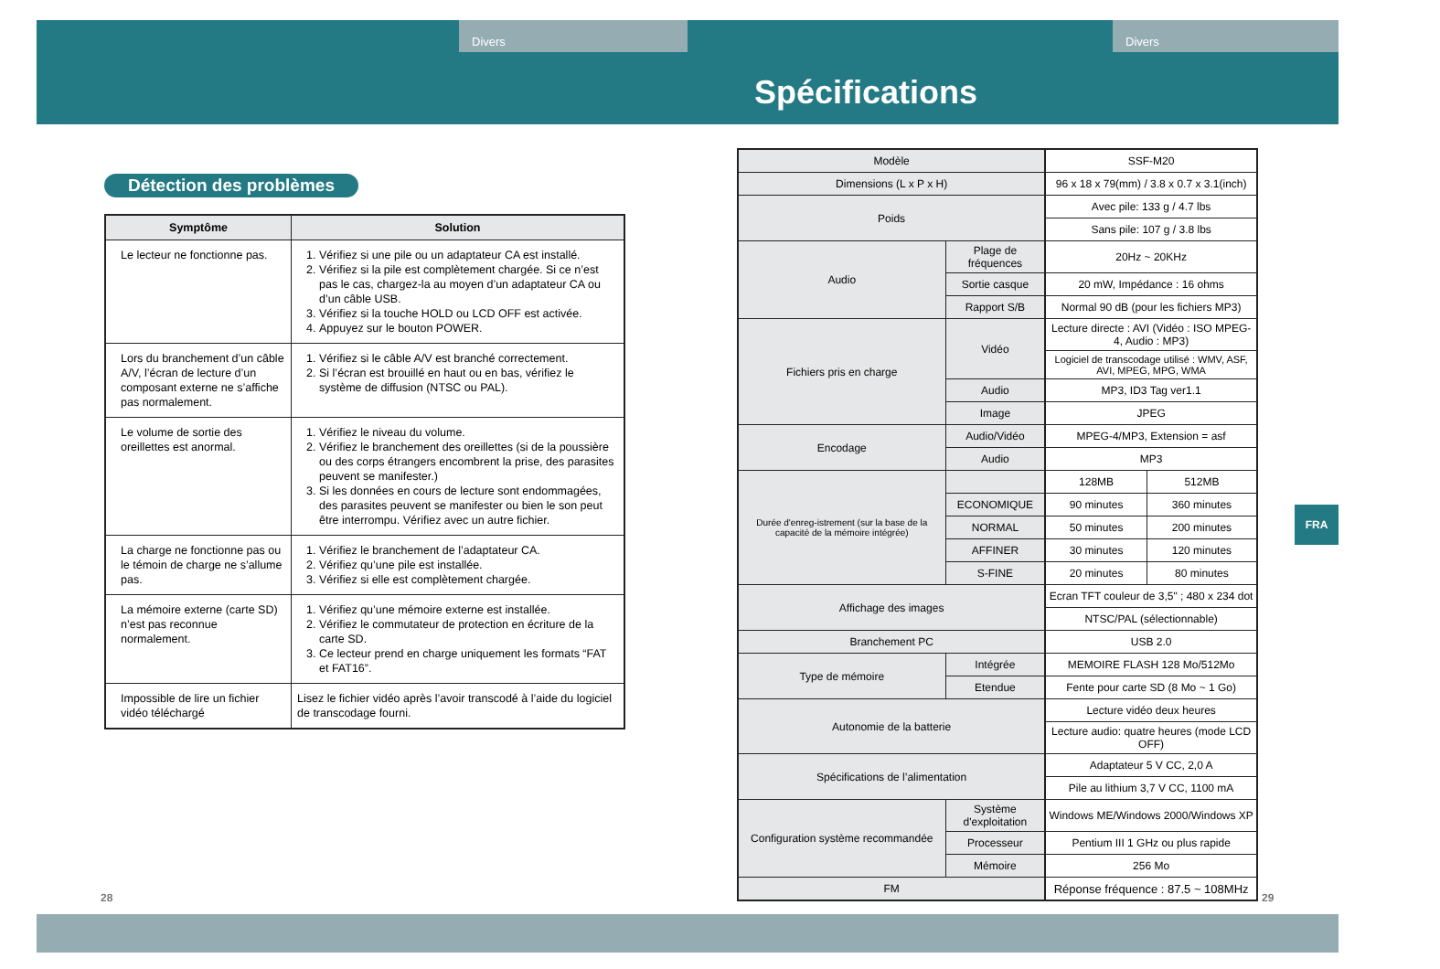Divers Divers
Détection des problèmes
| Symptôme | Solution |
| --- | --- |
| Le lecteur ne fonctionne pas. | 1. Vérifiez si une pile ou un adaptateur CA est installé. 2. Vérifiez si la pile est complètement chargée. Si ce n’est pas le cas, chargez-la au moyen d’un adaptateur CA ou d’un câble USB. 3. Vérifiez si la touche HOLD ou LCD OFF est activée. 4. Appuyez sur le bouton POWER. |
| Lors du branchement d’un câble A/V, l’écran de lecture d’un composant externe ne s’affiche pas normalement. | 1. Vérifiez si le câble A/V est branché correctement. 2. Si l’écran est brouillé en haut ou en bas, vérifiez le système de diffusion (NTSC ou PAL). |
| Le volume de sortie des oreillettes est anormal. | 1. Vérifiez le niveau du volume. 2. Vérifiez le branchement des oreillettes (si de la poussière ou des corps étrangers encombrent la prise, des parasites peuvent se manifester.) 3. Si les données en cours de lecture sont endommagées, des parasites peuvent se manifester ou bien le son peut être interrompu. Vérifiez avec un autre fichier. |
| La charge ne fonctionne pas ou le témoin de charge ne s’allume pas. | 1. Vérifiez le branchement de l’adaptateur CA. 2. Vérifiez qu’une pile est installée. 3. Vérifiez si elle est complètement chargée. |
| La mémoire externe (carte SD) n’est pas reconnue normalement. | 1. Vérifiez qu’une mémoire externe est installée. 2. Vérifiez le commutateur de protection en écriture de la carte SD. 3. Ce lecteur prend en charge uniquement les formats “FAT et FAT16”. |
| Impossible de lire un fichier vidéo téléchargé | Lisez le fichier vidéo après l’avoir transcodé à l’aide du logiciel de transcodage fourni. |
Spécifications
| Modèle | | SSF-M20 | |
| Dimensions (L x P x H) | | 96 x 18 x 79(mm) / 3.8 x 0.7 x 3.1(inch) | |
| Poids | | Avec pile: 133 g / 4.7 lbs | |
| | | Sans pile: 107 g / 3.8 lbs | |
| Audio | Plage de fréquences | 20Hz ~ 20KHz | |
| | Sortie casque | 20 mW, Impédance : 16 ohms | |
| | Rapport S/B | Normal 90 dB (pour les fichiers MP3) | |
| Fichiers pris en charge | Vidéo | Lecture directe : AVI (Vidéo : ISO MPEG-4, Audio : MP3) | |
| | | Logiciel de transcodage utilisé : WMV, ASF, AVI, MPEG, MPG, WMA | |
| | Audio | MP3, ID3 Tag ver1.1 | |
| | Image | JPEG | |
| Encodage | Audio/Vidéo | MPEG-4/MP3, Extension = asf | |
| | Audio | MP3 | |
| Durée d'enreg-istrement (sur la base de la capacité de la mémoire intégrée) | | 128MB | 512MB |
| | ECONOMIQUE | 90 minutes | 360 minutes |
| | NORMAL | 50 minutes | 200 minutes |
| | AFFINER | 30 minutes | 120 minutes |
| | S-FINE | 20 minutes | 80 minutes |
| Affichage des images | | Ecran TFT couleur de 3,5" ; 480 x 234 dot | |
| | | NTSC/PAL (sélectionnable) | |
| Branchement PC | | USB 2.0 | |
| Type de mémoire | Intégrée | MEMOIRE FLASH 128 Mo/512Mo | |
| | Etendue | Fente pour carte SD (8 Mo ~ 1 Go) | |
| Autonomie de la batterie | | Lecture vidéo deux heures | |
| | | Lecture audio: quatre heures (mode LCD OFF) | |
| Spécifications de l’alimentation | | Adaptateur 5 V CC, 2,0 A | |
| | | Pile au lithium 3,7 V CC, 1100 mA | |
| Configuration système recommandée | Système d'exploitation | Windows ME/Windows 2000/Windows XP | |
| | Processeur | Pentium III 1 GHz ou plus rapide | |
| | Mémoire | 256 Mo | |
| FM | | Réponse fréquence : 87.5 ~ 108MHz | |
FRA
28 29